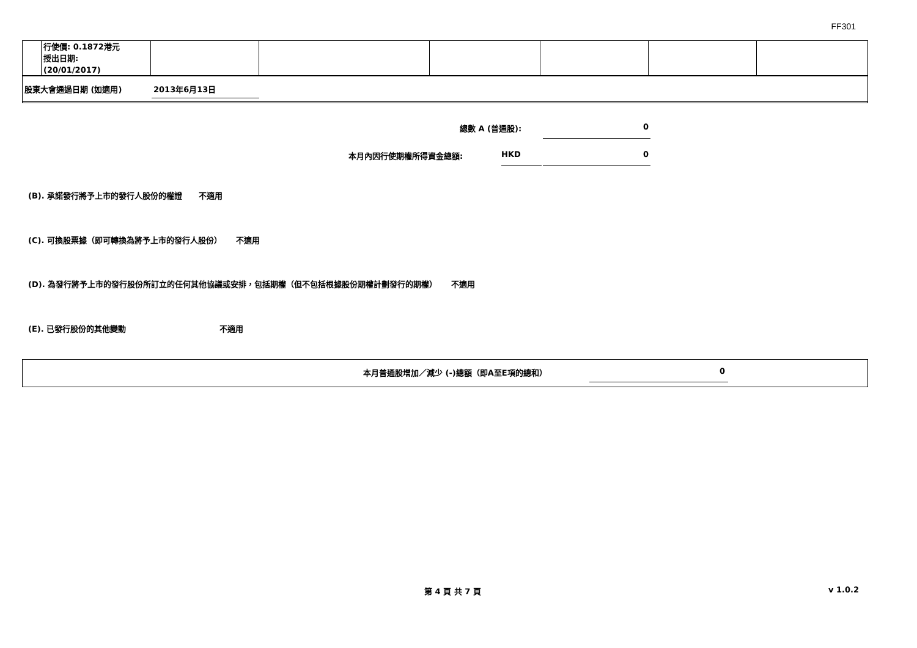FF301
| | 行使價: 0.1872港元 授出日期: (20/01/2017) | | | | | | |
股東大會通過日期 (如適用) 2013年6月13日
總數 A (普通股): 0
本月內因行使期權所得資金總額: HKD 0
(B). 承諾發行將予上市的發行人股份的權證 不適用
(C). 可換股票據（即可轉換為將予上市的發行人股份） 不適用
(D). 為發行將予上市的發行股份所訂立的任何其他協議或安排，包括期權（但不包括根據股份期權計劃發行的期權） 不適用
(E). 已發行股份的其他變動 不適用
本月普通股增加／減少 (-)總額（即A至E項的總和）
0
第 4 頁 共 7 頁 v 1.0.2